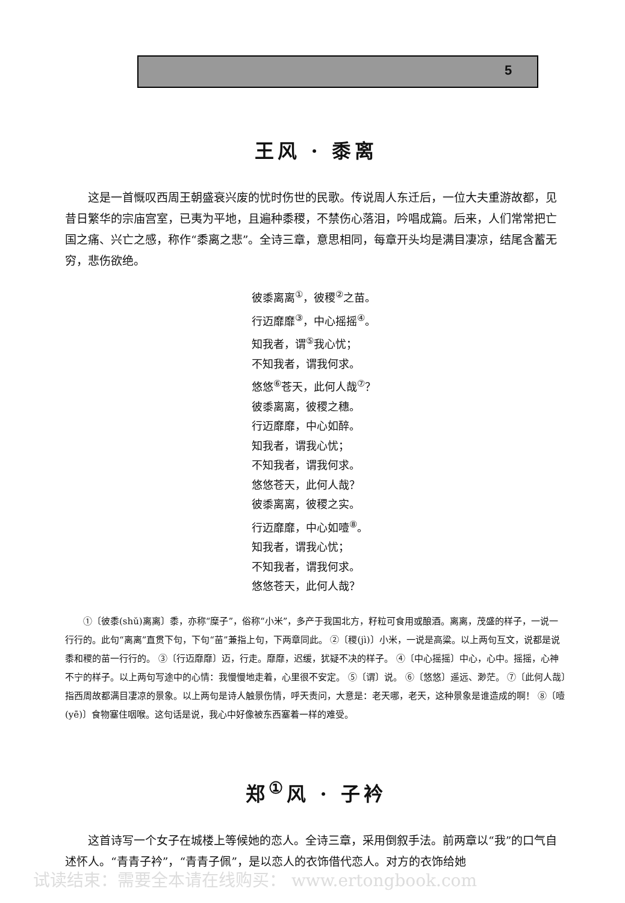5
王风 · 黍离
这是一首慨叹西周王朝盛衰兴废的忧时伤世的民歌。传说周人东迁后，一位大夫重游故都，见昔日繁华的宗庙宫室，已夷为平地，且遍种黍稷，不禁伤心落泪，吟唱成篇。后来，人们常常把亡国之痛、兴亡之感，称作“黍离之悲”。全诗三章，意思相同，每章开头均是满目凄凉，结尾含蓄无穷，悲伤欲绝。
彼黍离离<sup>①</sup>，彼稷<sup>②</sup>之苗。
行迈靡靡<sup>③</sup>，中心摇摇<sup>④</sup>。
知我者，谓<sup>⑤</sup>我心忧；
不知我者，谓我何求。
悠悠<sup>⑥</sup>苍天，此何人哉<sup>⑦</sup>？
彼黍离离，彼稷之穗。
行迈靡靡，中心如醉。
知我者，谓我心忧；
不知我者，谓我何求。
悠悠苍天，此何人哉？
彼黍离离，彼稷之实。
行迈靡靡，中心如噎<sup>⑧</sup>。
知我者，谓我心忧；
不知我者，谓我何求。
悠悠苍天，此何人哉？
①〔彼黍(shǔ)离离〕黍，亦称“糜子”，俗称“小米”，多产于我国北方，籽粒可食用或酿酒。离离，茂盛的样子，一说一行行的。此句“离离”直贯下句，下句“苗”兼指上句，下两章同此。 ②〔稷(jì)〕小米，一说是高粱。以上两句互文，说都是说黍和稷的苗一行行的。 ③〔行迈靡靡〕迈，行走。靡靡，迟缓，犹疑不决的样子。 ④〔中心摇摇〕中心，心中。摇摇，心神不宁的样子。以上两句写途中的心情：我慢慢地走着，心里很不安定。 ⑤〔谓〕说。 ⑥〔悠悠〕遥远、渺茫。 ⑦〔此何人哉〕指西周故都满目凄凉的景象。以上两句是诗人触景伤情，呼天责问，大意是：老天哪，老天，这种景象是谁造成的啊！ ⑧〔噎(yē)〕食物塞住咽喉。这句话是说，我心中好像被东西塞着一样的难受。
郑<sup>①</sup>风 · 子衿
这首诗写一个女子在城楼上等候她的恋人。全诗三章，采用倒叙手法。前两章以“我”的口气自述怀人。“青青子衿”，“青青子佩”，是以恋人的衣饰借代恋人。对方的衣饰给她
试读结束：需要全本请在线购买： www.ertongbook.com